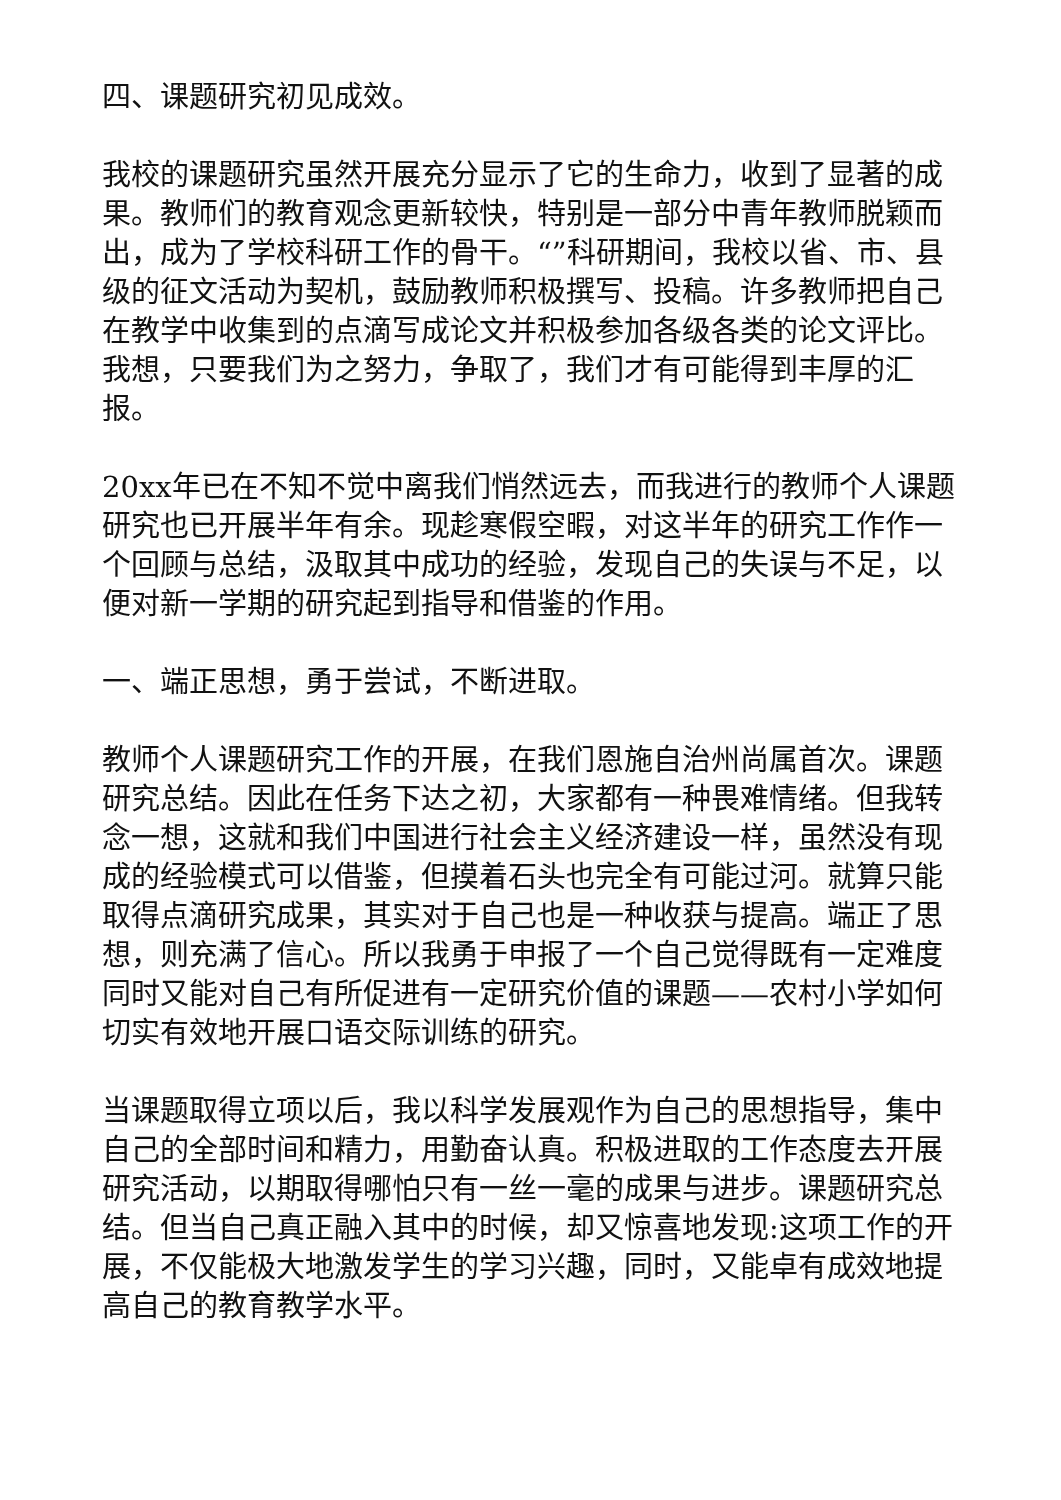四、课题研究初见成效。
我校的课题研究虽然开展充分显示了它的生命力，收到了显著的成果。教师们的教育观念更新较快，特别是一部分中青年教师脱颖而出，成为了学校科研工作的骨干。“”科研期间，我校以省、市、县级的征文活动为契机，鼓励教师积极撰写、投稿。许多教师把自己在教学中收集到的点滴写成论文并积极参加各级各类的论文评比。我想，只要我们为之努力，争取了，我们才有可能得到丰厚的汇报。
20xx年已在不知不觉中离我们悄然远去，而我进行的教师个人课题研究也已开展半年有余。现趁寒假空暇，对这半年的研究工作作一个回顾与总结，汲取其中成功的经验，发现自己的失误与不足，以便对新一学期的研究起到指导和借鉴的作用。
一、端正思想，勇于尝试，不断进取。
教师个人课题研究工作的开展，在我们恩施自治州尚属首次。课题研究总结。因此在任务下达之初，大家都有一种畏难情绪。但我转念一想，这就和我们中国进行社会主义经济建设一样，虽然没有现成的经验模式可以借鉴，但摸着石头也完全有可能过河。就算只能取得点滴研究成果，其实对于自己也是一种收获与提高。端正了思想，则充满了信心。所以我勇于申报了一个自己觉得既有一定难度同时又能对自己有所促进有一定研究价值的课题——农村小学如何切实有效地开展口语交际训练的研究。
当课题取得立项以后，我以科学发展观作为自己的思想指导，集中自己的全部时间和精力，用勤奋认真。积极进取的工作态度去开展研究活动，以期取得哪怕只有一丝一毫的成果与进步。课题研究总结。但当自己真正融入其中的时候，却又惊喜地发现:这项工作的开展，不仅能极大地激发学生的学习兴趣，同时，又能卓有成效地提高自己的教育教学水平。